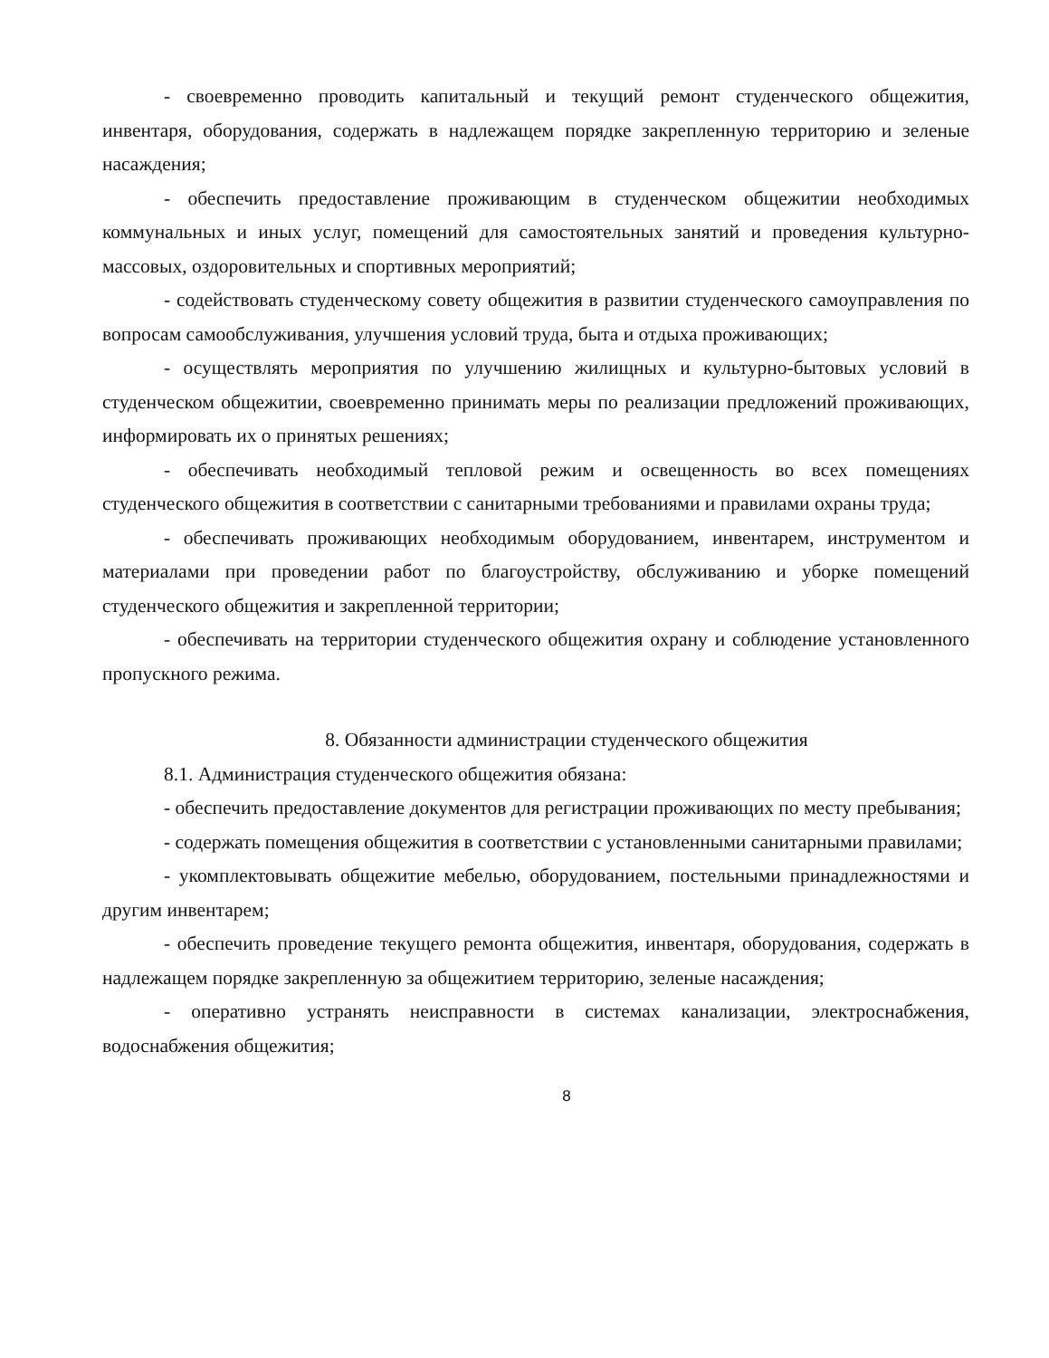- своевременно проводить капитальный и текущий ремонт студенческого общежития, инвентаря, оборудования, содержать в надлежащем порядке закрепленную территорию и зеленые насаждения;
- обеспечить предоставление проживающим в студенческом общежитии необходимых коммунальных и иных услуг, помещений для самостоятельных занятий и проведения культурно-массовых, оздоровительных и спортивных мероприятий;
- содействовать студенческому совету общежития в развитии студенческого самоуправления по вопросам самообслуживания, улучшения условий труда, быта и отдыха проживающих;
- осуществлять мероприятия по улучшению жилищных и культурно-бытовых условий в студенческом общежитии, своевременно принимать меры по реализации предложений проживающих, информировать их о принятых решениях;
- обеспечивать необходимый тепловой режим и освещенность во всех помещениях студенческого общежития в соответствии с санитарными требованиями и правилами охраны труда;
- обеспечивать проживающих необходимым оборудованием, инвентарем, инструментом и материалами при проведении работ по благоустройству, обслуживанию и уборке помещений студенческого общежития и закрепленной территории;
- обеспечивать на территории студенческого общежития охрану и соблюдение установленного пропускного режима.
8. Обязанности администрации студенческого общежития
8.1. Администрация студенческого общежития обязана:
- обеспечить предоставление документов для регистрации проживающих по месту пребывания;
- содержать помещения общежития в соответствии с установленными санитарными правилами;
- укомплектовывать общежитие мебелью, оборудованием, постельными принадлежностями и другим инвентарем;
- обеспечить проведение текущего ремонта общежития, инвентаря, оборудования, содержать в надлежащем порядке закрепленную за общежитием территорию, зеленые насаждения;
- оперативно устранять неисправности в системах канализации, электроснабжения, водоснабжения общежития;
8